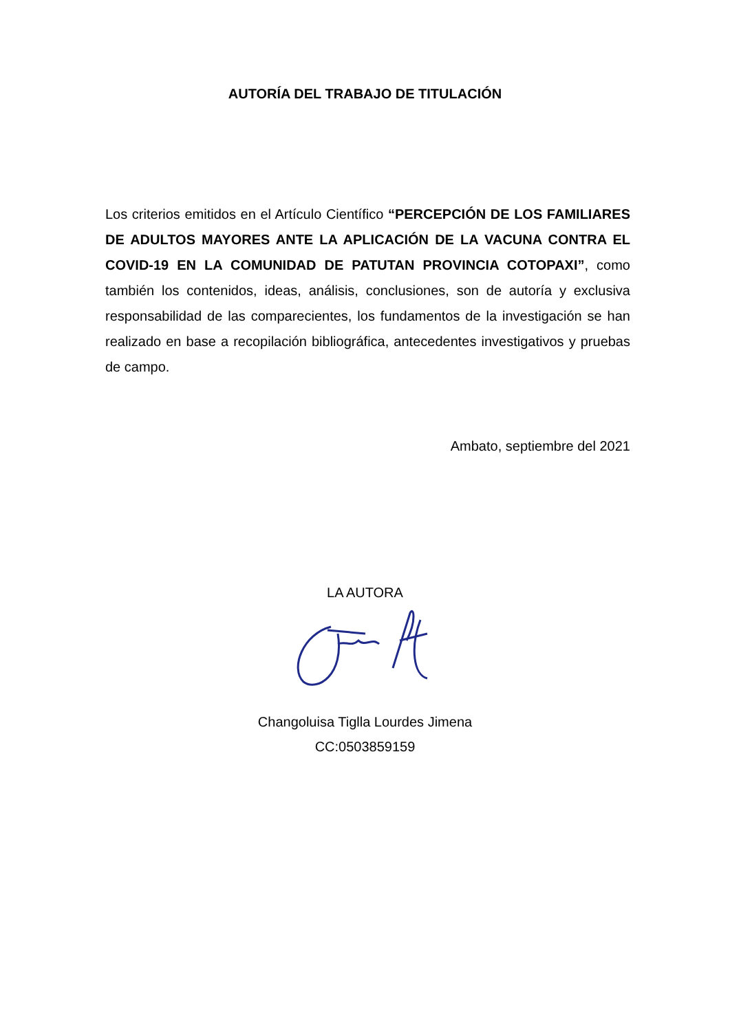AUTORÍA DEL TRABAJO DE TITULACIÓN
Los criterios emitidos en el Artículo Científico “PERCEPCIÓN DE LOS FAMILIARES DE ADULTOS MAYORES ANTE LA APLICACIÓN DE LA VACUNA CONTRA EL COVID-19 EN LA COMUNIDAD DE PATUTAN PROVINCIA COTOPAXI”, como también los contenidos, ideas, análisis, conclusiones, son de autoría y exclusiva responsabilidad de las comparecientes, los fundamentos de la investigación se han realizado en base a recopilación bibliográfica, antecedentes investigativos y pruebas de campo.
Ambato, septiembre del 2021
LA AUTORA
Changoluisa Tiglla Lourdes Jimena
CC:0503859159